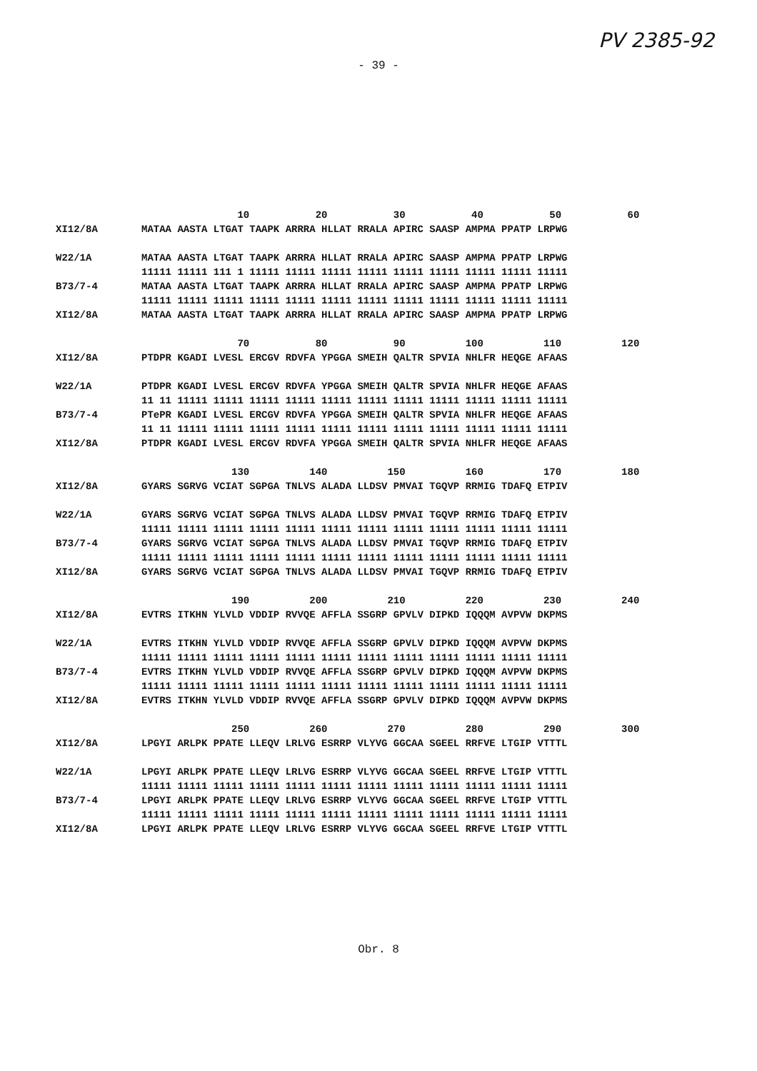PV 2385-92
- 39 -
| | 10 20 30 40 50 60 |
| XI12/8A | MATAA AASTA LTGAT TAAPK ARRRA HLLAT RRALA APIRC SAASP AMPMA PPATP LRPWG |
| W22/1A | MATAA AASTA LTGAT TAAPK ARRRA HLLAT RRALA APIRC SAASP AMPMA PPATP LRPWG |
| | 11111 11111 111 1 11111 11111 11111 11111 11111 11111 11111 11111 11111 |
| B73/7-4 | MATAA AASTA LTGAT TAAPK ARRRA HLLAT RRALA APIRC SAASP AMPMA PPATP LRPWG |
| | 11111 11111 11111 11111 11111 11111 11111 11111 11111 11111 11111 11111 |
| XI12/8A | MATAA AASTA LTGAT TAAPK ARRRA HLLAT RRALA APIRC SAASP AMPMA PPATP LRPWG |
| | 70 80 90 100 110 120 |
| XI12/8A | PTDPR KGADI LVESL ERCGV RDVFA YPGGA SMEIH QALTR SPVIA NHLFR HEQGE AFAAS |
| W22/1A | PTDPR KGADI LVESL ERCGV RDVFA YPGGA SMEIH QALTR SPVIA NHLFR HEQGE AFAAS |
| | 11 11 11111 11111 11111 11111 11111 11111 11111 11111 11111 11111 11111 |
| B73/7-4 | PTePR KGADI LVESL ERCGV RDVFA YPGGA SMEIH QALTR SPVIA NHLFR HEQGE AFAAS |
| | 11 11 11111 11111 11111 11111 11111 11111 11111 11111 11111 11111 11111 |
| XI12/8A | PTDPR KGADI LVESL ERCGV RDVFA YPGGA SMEIH QALTR SPVIA NHLFR HEQGE AFAAS |
| | 130 140 150 160 170 180 |
| XI12/8A | GYARS SGRVG VCIAT SGPGA TNLVS ALADA LLDSV PMVAI TGQVP RRMIG TDAFQ ETPIV |
| W22/1A | GYARS SGRVG VCIAT SGPGA TNLVS ALADA LLDSV PMVAI TGQVP RRMIG TDAFQ ETPIV |
| | 11111 11111 11111 11111 11111 11111 11111 11111 11111 11111 11111 11111 |
| B73/7-4 | GYARS SGRVG VCIAT SGPGA TNLVS ALADA LLDSV PMVAI TGQVP RRMIG TDAFQ ETPIV |
| | 11111 11111 11111 11111 11111 11111 11111 11111 11111 11111 11111 11111 |
| XI12/8A | GYARS SGRVG VCIAT SGPGA TNLVS ALADA LLDSV PMVAI TGQVP RRMIG TDAFQ ETPIV |
| | 190 200 210 220 230 240 |
| XI12/8A | EVTRS ITKHN YLVLD VDDIP RVVQE AFFLA SSGRP GPVLV DIPKD IQQQM AVPVW DKPMS |
| W22/1A | EVTRS ITKHN YLVLD VDDIP RVVQE AFFLA SSGRP GPVLV DIPKD IQQQM AVPVW DKPMS |
| | 11111 11111 11111 11111 11111 11111 11111 11111 11111 11111 11111 11111 |
| B73/7-4 | EVTRS ITKHN YLVLD VDDIP RVVQE AFFLA SSGRP GPVLV DIPKD IQQQM AVPVW DKPMS |
| | 11111 11111 11111 11111 11111 11111 11111 11111 11111 11111 11111 11111 |
| XI12/8A | EVTRS ITKHN YLVLD VDDIP RVVQE AFFLA SSGRP GPVLV DIPKD IQQQM AVPVW DKPMS |
| | 250 260 270 280 290 300 |
| XI12/8A | LPGYI ARLPK PPATE LLEQV LRLVG ESRRP VLYVG GGCAA SGEEL RRFVE LTGIP VTTTL |
| W22/1A | LPGYI ARLPK PPATE LLEQV LRLVG ESRRP VLYVG GGCAA SGEEL RRFVE LTGIP VTTTL |
| | 11111 11111 11111 11111 11111 11111 11111 11111 11111 11111 11111 11111 |
| B73/7-4 | LPGYI ARLPK PPATE LLEQV LRLVG ESRRP VLYVG GGCAA SGEEL RRFVE LTGIP VTTTL |
| | 11111 11111 11111 11111 11111 11111 11111 11111 11111 11111 11111 11111 |
| XI12/8A | LPGYI ARLPK PPATE LLEQV LRLVG ESRRP VLYVG GGCAA SGEEL RRFVE LTGIP VTTTL |
Obr. 8